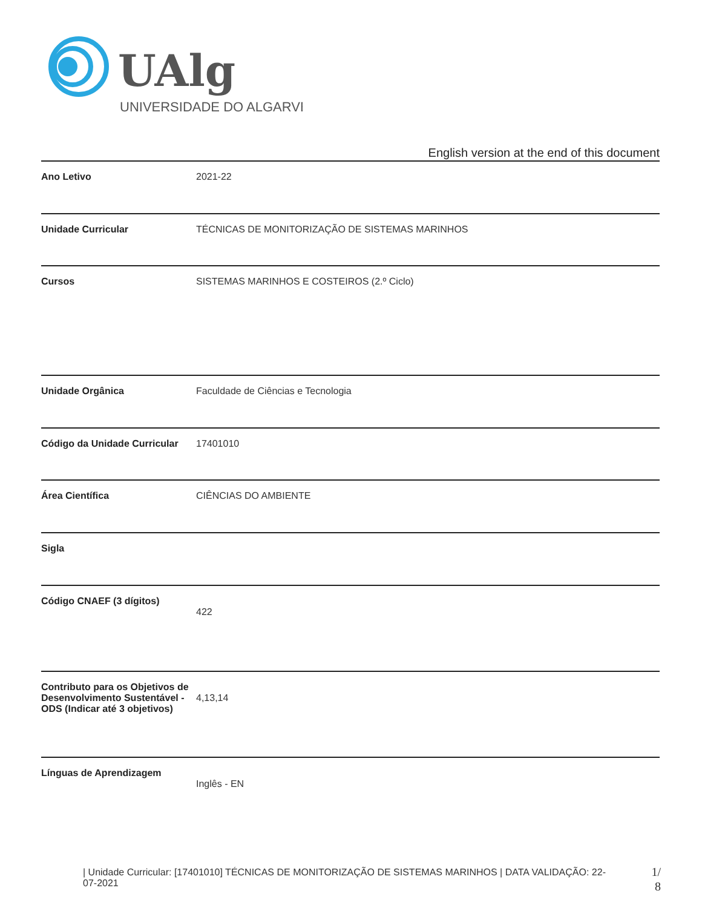UAlg
UNIVERSIDADE DO ALGARVE
English version at the end of this document
| Ano Letivo | 2021-22 |
| Unidade Curricular | TÉCNICAS DE MONITORIZAÇÃO DE SISTEMAS MARINHOS |
| Cursos | SISTEMAS MARINHOS E COSTEIROS (2.º Ciclo) |
| Unidade Orgânica | Faculdade de Ciências e Tecnologia |
| Código da Unidade Curricular | 17401010 |
| Área Científica | CIÊNCIAS DO AMBIENTE |
| Sigla | |
| Código CNAEF (3 dígitos) | 422 |
| Contributo para os Objetivos de Desenvolvimento Sustentável - ODS (Indicar até 3 objetivos) | 4,13,14 |
| Línguas de Aprendizagem | Inglês - EN |
| Unidade Curricular: [17401010] TÉCNICAS DE MONITORIZAÇÃO DE SISTEMAS MARINHOS | DATA VALIDAÇÃO: 22-07-2021
1/ 8